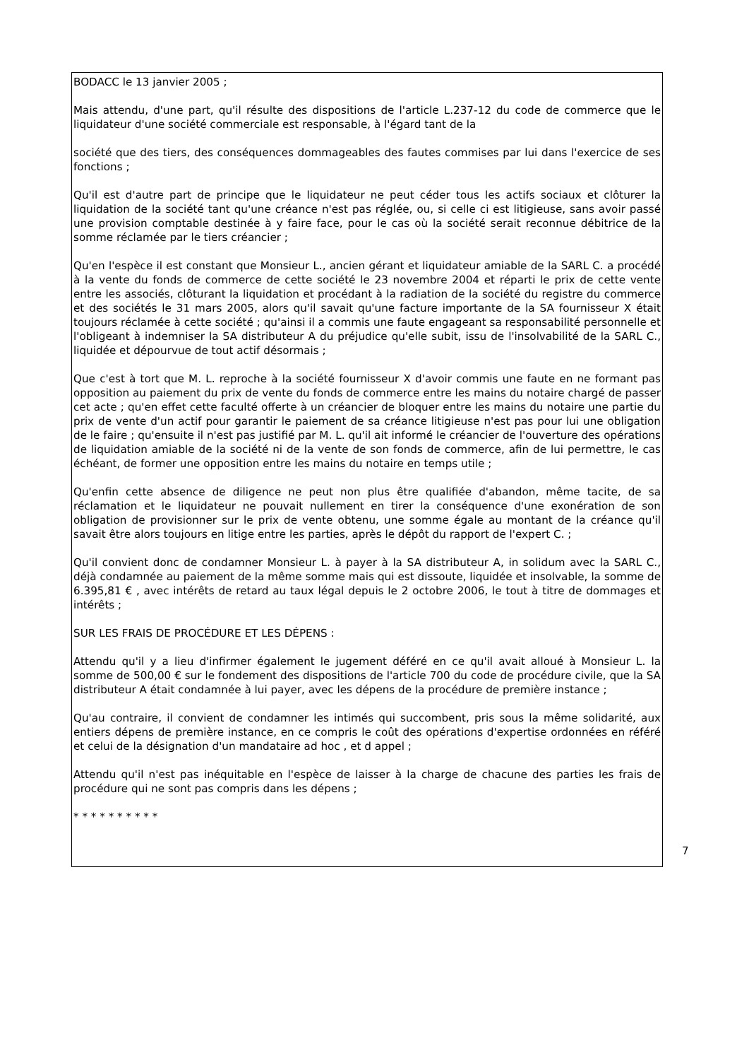BODACC le 13 janvier 2005 ;
Mais attendu, d'une part, qu'il résulte des dispositions de l'article L.237-12 du code de commerce que le liquidateur d'une société commerciale est responsable, à l'égard tant de la
société que des tiers, des conséquences dommageables des fautes commises par lui dans l'exercice de ses fonctions ;
Qu'il est d'autre part de principe que le liquidateur ne peut céder tous les actifs sociaux et clôturer la liquidation de la société tant qu'une créance n'est pas réglée, ou, si celle ci est litigieuse, sans avoir passé une provision comptable destinée à y faire face, pour le cas où la société serait reconnue débitrice de la somme réclamée par le tiers créancier ;
Qu'en l'espèce il est constant que Monsieur L., ancien gérant et liquidateur amiable de la SARL C. a procédé à la vente du fonds de commerce de cette société le 23 novembre 2004 et réparti le prix de cette vente entre les associés, clôturant la liquidation et procédant à la radiation de la société du registre du commerce et des sociétés le 31 mars 2005, alors qu'il savait qu'une facture importante de la SA fournisseur X était toujours réclamée à cette société ; qu'ainsi il a commis une faute engageant sa responsabilité personnelle et l'obligeant à indemniser la SA distributeur A du préjudice qu'elle subit, issu de l'insolvabilité de la SARL C., liquidée et dépourvue de tout actif désormais ;
Que c'est à tort que M. L. reproche à la société fournisseur X d'avoir commis une faute en ne formant pas opposition au paiement du prix de vente du fonds de commerce entre les mains du notaire chargé de passer cet acte ; qu'en effet cette faculté offerte à un créancier de bloquer entre les mains du notaire une partie du prix de vente d'un actif pour garantir le paiement de sa créance litigieuse n'est pas pour lui une obligation de le faire ; qu'ensuite il n'est pas justifié par M. L. qu'il ait informé le créancier de l'ouverture des opérations de liquidation amiable de la société ni de la vente de son fonds de commerce, afin de lui permettre, le cas échéant, de former une opposition entre les mains du notaire en temps utile ;
Qu'enfin cette absence de diligence ne peut non plus être qualifiée d'abandon, même tacite, de sa réclamation et le liquidateur ne pouvait nullement en tirer la conséquence d'une exonération de son obligation de provisionner sur le prix de vente obtenu, une somme égale au montant de la créance qu'il savait être alors toujours en litige entre les parties, après le dépôt du rapport de l'expert C. ;
Qu'il convient donc de condamner Monsieur L. à payer à la SA distributeur A, in solidum avec la SARL C., déjà condamnée au paiement de la même somme mais qui est dissoute, liquidée et insolvable, la somme de 6.395,81 € , avec intérêts de retard au taux légal depuis le 2 octobre 2006, le tout à titre de dommages et intérêts ;
SUR LES FRAIS DE PROCÉDURE ET LES DÉPENS :
Attendu qu'il y a lieu d'infirmer également le jugement déféré en ce qu'il avait alloué à Monsieur L. la somme de 500,00 € sur le fondement des dispositions de l'article 700 du code de procédure civile, que la SA distributeur A était condamnée à lui payer, avec les dépens de la procédure de première instance ;
Qu'au contraire, il convient de condamner les intimés qui succombent, pris sous la même solidarité, aux entiers dépens de première instance, en ce compris le coût des opérations d'expertise ordonnées en référé et celui de la désignation d'un mandataire ad hoc , et d appel ;
Attendu qu'il n'est pas inéquitable en l'espèce de laisser à la charge de chacune des parties les frais de procédure qui ne sont pas compris dans les dépens ;
* * * * * * * * * *
7